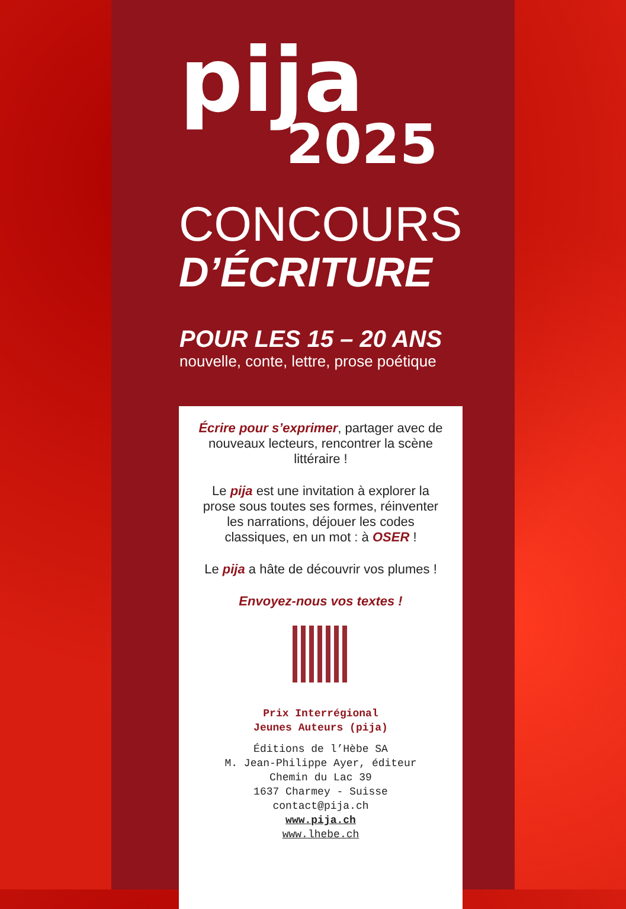pija
2025
CONCOURS
D’ÉCRITURE
POUR LES 15 – 20 ANS
nouvelle, conte, lettre, prose poétique
Écrire pour s’exprimer, partager avec de nouveaux lecteurs, rencontrer la scène littéraire !
Le pija est une invitation à explorer la prose sous toutes ses formes, réinventer les narrations, déjouer les codes classiques, en un mot : à OSER !
Le pija a hâte de découvrir vos plumes !
Envoyez-nous vos textes !
Prix Interrégional
Jeunes Auteurs (pija)
Éditions de l’Hèbe SA
M. Jean-Philippe Ayer, éditeur
Chemin du Lac 39
1637 Charmey - Suisse
contact@pija.ch
www.pija.ch
www.lhebe.ch